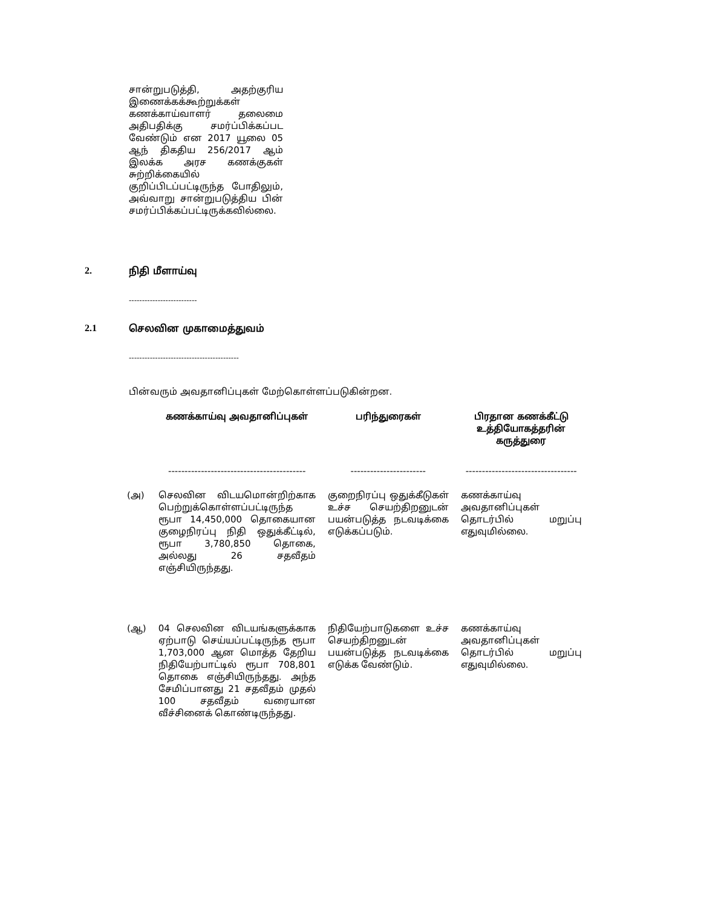சான்றுபடுத்தி, அதற்குரிய இணைக்கக்கூற்றுக்கள் கணக்காய்வாளர் தலைமை அதிபதிக்கு சமர்ப்பிக்கப்பட வேண்டும் என 2017 யூலை 05 ஆந் திகதிய 256/2017 ஆம் இலக்க அரச கணக்குகள் சுற்றிக்கையில் குறிப்பிடப்பட்டிருந்த போதிலும், அவ்வாறு சான்றுபடுத்திய பின் சமர்ப்பிக்கப்பட்டிருக்கவில்லை.
2. நிதி மீளாய்வு
--------------------------
2.1 செலவின முகாமைத்துவம்
------------------------------------------
பின்வரும் அவதானிப்புகள் மேற்கொள்ளப்படுகின்றன.
| | கணக்காய்வு அவதானிப்புகள் | பரிந்துரைகள் | பிரதான கணக்கீட்டு உத்தியோகத்தரின் கருத்துரை |
| --- | --- | --- | --- |
| | ------------------------------------------ | ----------------------- | ---------------------------------- |
| (அ) | செலவின விடயமொன்றிற்காக பெற்றுக்கொள்ளப்பட்டிருந்த ரூபா 14,450,000 தொகையான குழைநிரப்பு நிதி ஒதுக்கீட்டில், ரூபா 3,780,850 தொகை, அல்லது 26 சதவீதம் எஞ்சியிருந்தது. | குறைநிரப்பு ஒதுக்கீடுகள் உச்ச செயற்திறனுடன் பயன்படுத்த நடவடிக்கை எடுக்கப்படும். | கணக்காய்வு அவதானிப்புகள் தொடர்பில் மறுப்பு எதுவுமில்லை. |
| (ஆ) | 04 செலவின விடயங்களுக்காக ஏற்பாடு செய்யப்பட்டிருந்த ரூபா 1,703,000 ஆன மொத்த தேறிய நிதியேற்பாட்டில் ரூபா 708,801 தொகை எஞ்சியிருந்தது. அந்த சேமிப்பானது 21 சதவீதம் முதல் 100 சதவீதம் வரையான வீச்சினைக் கொண்டிருந்தது. | நிதியேற்பாடுகளை உச்ச செயற்திறனுடன் பயன்படுத்த நடவடிக்கை எடுக்க வேண்டும். | கணக்காய்வு அவதானிப்புகள் தொடர்பில் மறுப்பு எதுவுமில்லை. |